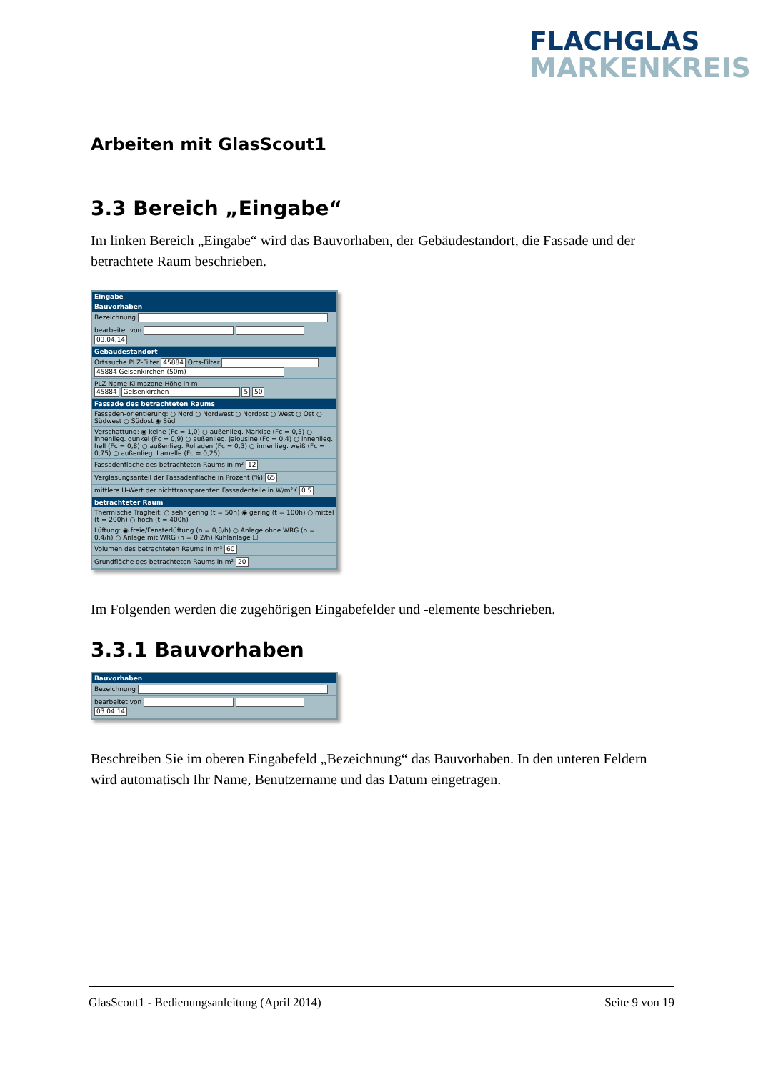FLACHGLAS
MARKENKREIS
Arbeiten mit GlasScout1
3.3 Bereich „Eingabe“
Im linken Bereich „Eingabe“ wird das Bauvorhaben, der Gebäudestandort, die Fassade und der betrachtete Raum beschrieben.
Eingabe
Bauvorhaben
Bezeichnung
bearbeitet von 03.04.14
Gebäudestandort
Ortssuche PLZ-Filter 45884 Orts-Filter
45884 Gelsenkirchen (50m)
PLZ Name Klimazone Höhe in m
45884 Gelsenkirchen 5 50
Fassade des betrachteten Raums
Fassaden-orientierung: ○ Nord ○ Nordwest ○ Nordost ○ West ○ Ost ○ Südwest ○ Südost ◉ Süd
Verschattung: ◉ keine (Fc = 1,0) ○ außenlieg. Markise (Fc = 0,5) ○ innenlieg. dunkel (Fc = 0,9) ○ außenlieg. Jalousine (Fc = 0,4) ○ innenlieg. hell (Fc = 0,8) ○ außenlieg. Rolladen (Fc = 0,3) ○ innenlieg. weiß (Fc = 0,75) ○ außenlieg. Lamelle (Fc = 0,25)
Fassadenfläche des betrachteten Raums in m² 12
Verglasungsanteil der Fassadenfläche in Prozent (%) 65
mittlere U-Wert der nichttransparenten Fassadenteile in W/m²K 0.5
betrachteter Raum
Thermische Trägheit: ○ sehr gering (t = 50h) ◉ gering (t = 100h) ○ mittel (t = 200h) ○ hoch (t = 400h)
Lüftung: ◉ freie/Fensterlüftung (n = 0,8/h) ○ Anlage ohne WRG (n = 0,4/h) ○ Anlage mit WRG (n = 0,2/h) Kühlanlage ☐
Volumen des betrachteten Raums in m³ 60
Grundfläche des betrachteten Raums in m² 20
Im Folgenden werden die zugehörigen Eingabefelder und -elemente beschrieben.
3.3.1 Bauvorhaben
Bauvorhaben
Bezeichnung
bearbeitet von 03.04.14
Beschreiben Sie im oberen Eingabefeld „Bezeichnung“ das Bauvorhaben. In den unteren Feldern wird automatisch Ihr Name, Benutzername und das Datum eingetragen.
GlasScout1 - Bedienungsanleitung (April 2014) Seite 9 von 19